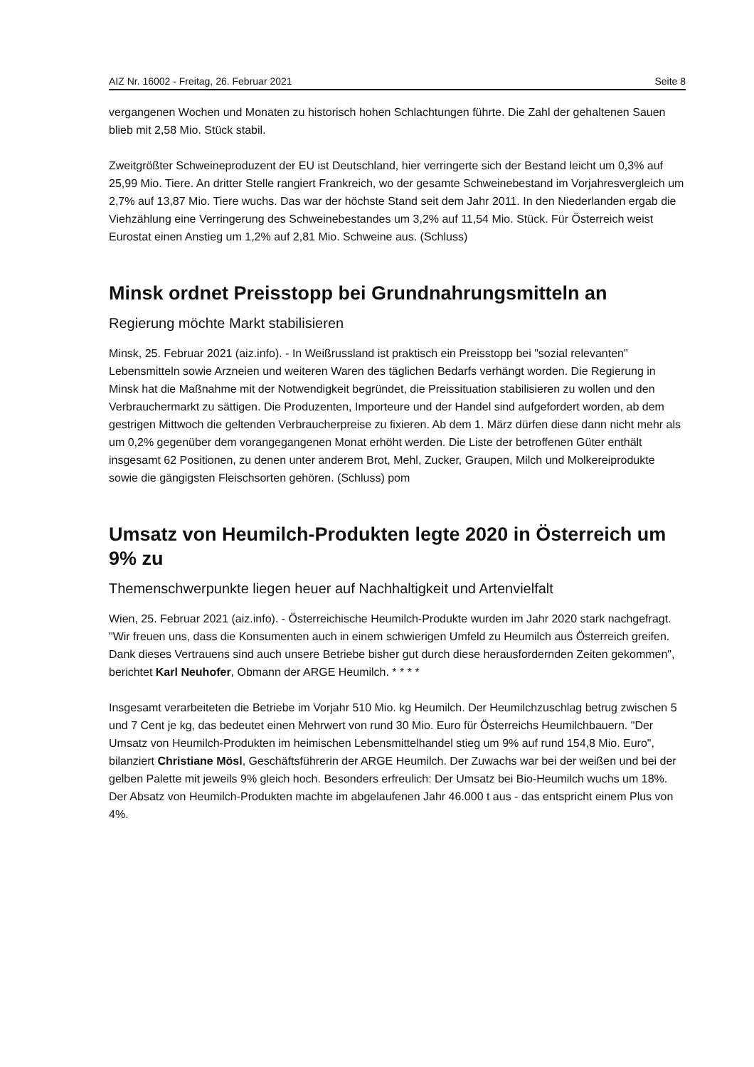AIZ Nr. 16002 - Freitag, 26. Februar 2021 Seite 8
vergangenen Wochen und Monaten zu historisch hohen Schlachtungen führte. Die Zahl der gehaltenen Sauen blieb mit 2,58 Mio. Stück stabil.
Zweitgrößter Schweineproduzent der EU ist Deutschland, hier verringerte sich der Bestand leicht um 0,3% auf 25,99 Mio. Tiere. An dritter Stelle rangiert Frankreich, wo der gesamte Schweinebestand im Vorjahresvergleich um 2,7% auf 13,87 Mio. Tiere wuchs. Das war der höchste Stand seit dem Jahr 2011. In den Niederlanden ergab die Viehzählung eine Verringerung des Schweinebestandes um 3,2% auf 11,54 Mio. Stück. Für Österreich weist Eurostat einen Anstieg um 1,2% auf 2,81 Mio. Schweine aus. (Schluss)
Minsk ordnet Preisstopp bei Grundnahrungsmitteln an
Regierung möchte Markt stabilisieren
Minsk, 25. Februar 2021 (aiz.info). - In Weißrussland ist praktisch ein Preisstopp bei "sozial relevanten" Lebensmitteln sowie Arzneien und weiteren Waren des täglichen Bedarfs verhängt worden. Die Regierung in Minsk hat die Maßnahme mit der Notwendigkeit begründet, die Preissituation stabilisieren zu wollen und den Verbrauchermarkt zu sättigen. Die Produzenten, Importeure und der Handel sind aufgefordert worden, ab dem gestrigen Mittwoch die geltenden Verbraucherpreise zu fixieren. Ab dem 1. März dürfen diese dann nicht mehr als um 0,2% gegenüber dem vorangegangenen Monat erhöht werden. Die Liste der betroffenen Güter enthält insgesamt 62 Positionen, zu denen unter anderem Brot, Mehl, Zucker, Graupen, Milch und Molkereiprodukte sowie die gängigsten Fleischsorten gehören. (Schluss) pom
Umsatz von Heumilch-Produkten legte 2020 in Österreich um 9% zu
Themenschwerpunkte liegen heuer auf Nachhaltigkeit und Artenvielfalt
Wien, 25. Februar 2021 (aiz.info). - Österreichische Heumilch-Produkte wurden im Jahr 2020 stark nachgefragt. "Wir freuen uns, dass die Konsumenten auch in einem schwierigen Umfeld zu Heumilch aus Österreich greifen. Dank dieses Vertrauens sind auch unsere Betriebe bisher gut durch diese herausfordernden Zeiten gekommen", berichtet Karl Neuhofer, Obmann der ARGE Heumilch. * * * *
Insgesamt verarbeiteten die Betriebe im Vorjahr 510 Mio. kg Heumilch. Der Heumilchzuschlag betrug zwischen 5 und 7 Cent je kg, das bedeutet einen Mehrwert von rund 30 Mio. Euro für Österreichs Heumilchbauern. "Der Umsatz von Heumilch-Produkten im heimischen Lebensmittelhandel stieg um 9% auf rund 154,8 Mio. Euro", bilanziert Christiane Mösl, Geschäftsführerin der ARGE Heumilch. Der Zuwachs war bei der weißen und bei der gelben Palette mit jeweils 9% gleich hoch. Besonders erfreulich: Der Umsatz bei Bio-Heumilch wuchs um 18%. Der Absatz von Heumilch-Produkten machte im abgelaufenen Jahr 46.000 t aus - das entspricht einem Plus von 4%.